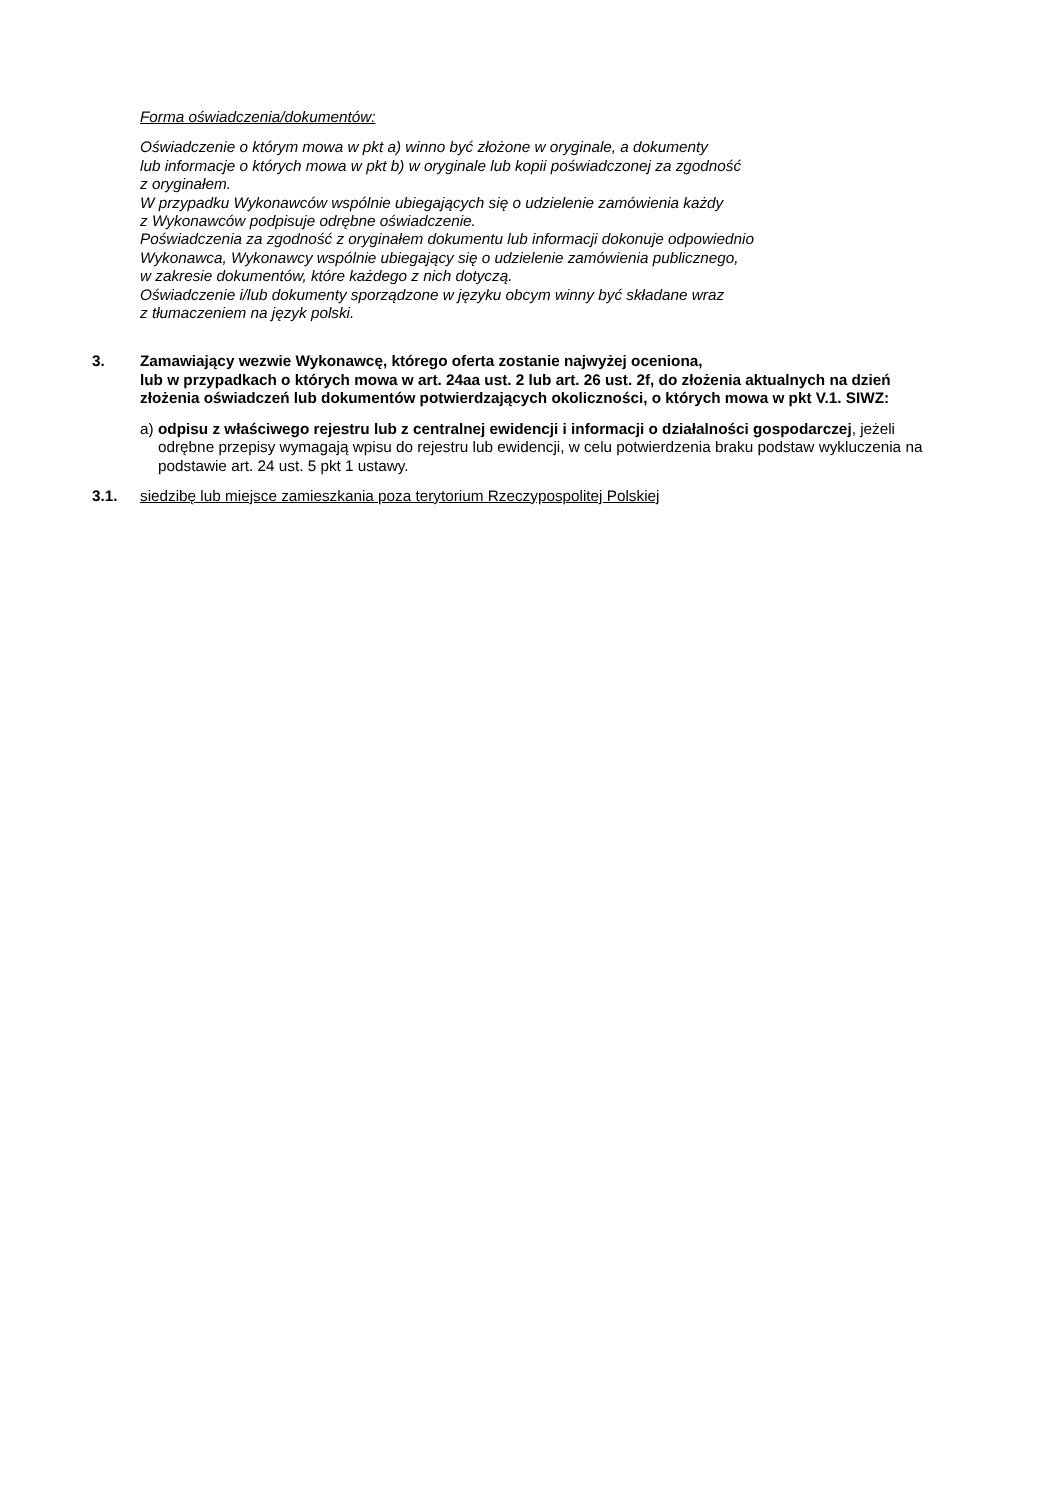Forma oświadczenia/dokumentów:
Oświadczenie o którym mowa w pkt a) winno być złożone w oryginale, a dokumenty
lub informacje o których mowa w pkt b) w oryginale lub kopii poświadczonej za zgodność
z oryginałem.
W przypadku Wykonawców wspólnie ubiegających się o udzielenie zamówienia każdy
z Wykonawców podpisuje odrębne oświadczenie.
Poświadczenia za zgodność z oryginałem dokumentu lub informacji dokonuje odpowiednio
Wykonawca, Wykonawcy wspólnie ubiegający się o udzielenie zamówienia publicznego,
w zakresie dokumentów, które każdego z nich dotyczą.
Oświadczenie i/lub dokumenty sporządzone w języku obcym winny być składane wraz
z tłumaczeniem na język polski.
3. Zamawiający wezwie Wykonawcę, którego oferta zostanie najwyżej oceniona,
lub w przypadkach o których mowa w art. 24aa ust. 2 lub art. 26 ust. 2f, do złożenia aktualnych na dzień złożenia oświadczeń lub dokumentów potwierdzających okoliczności, o których mowa w pkt V.1. SIWZ:
a) odpisu z właściwego rejestru lub z centralnej ewidencji i informacji o działalności gospodarczej, jeżeli odrębne przepisy wymagają wpisu do rejestru lub ewidencji, w celu potwierdzenia braku podstaw wykluczenia na podstawie art. 24 ust. 5 pkt 1 ustawy.
3.1. siedzibę lub miejsce zamieszkania poza terytorium Rzeczypospolitej Polskiej